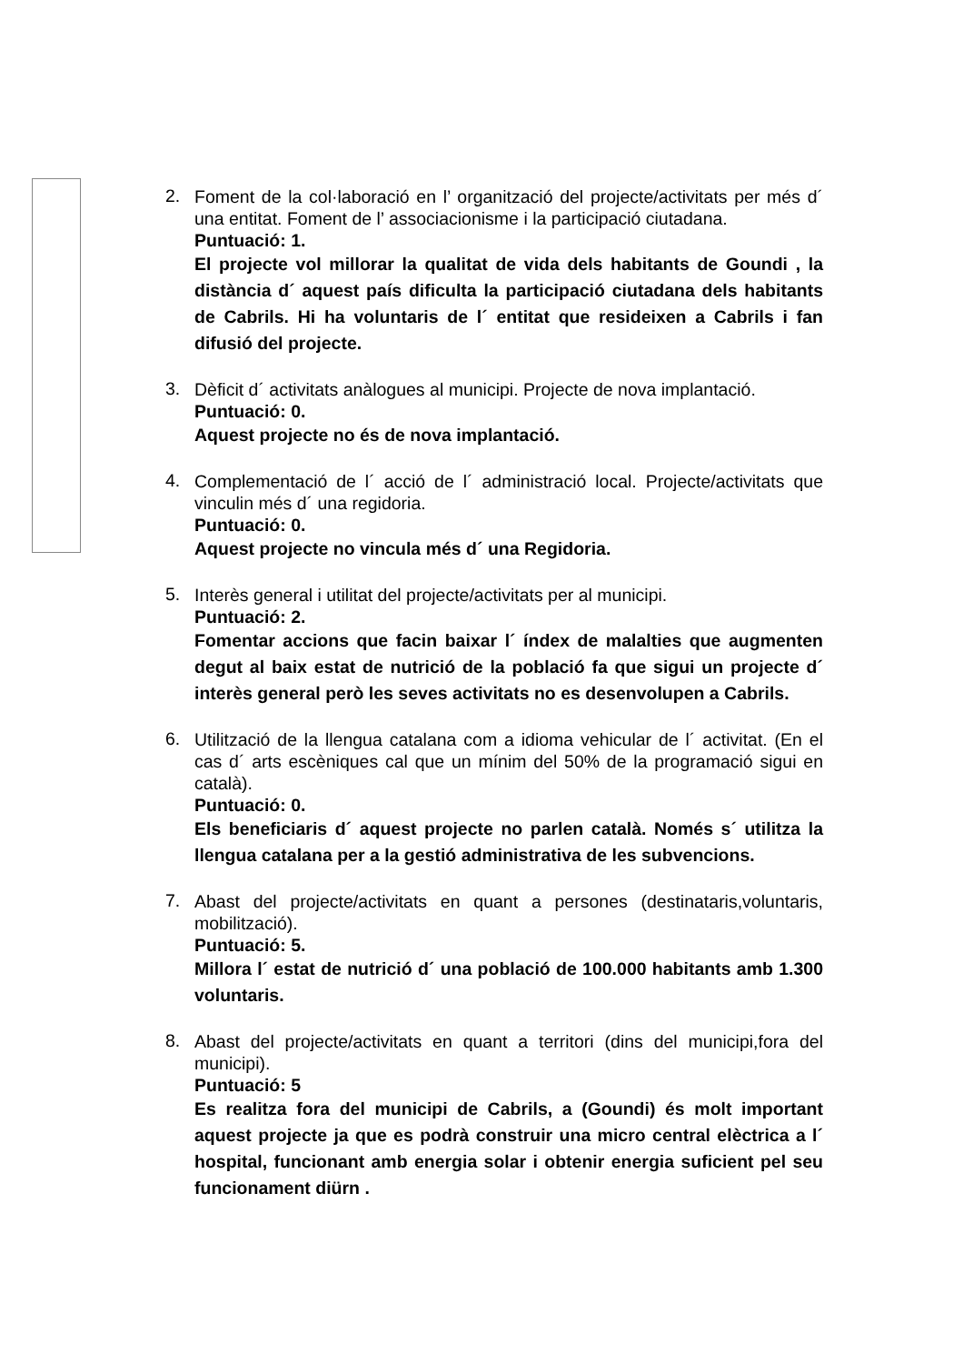2.
Foment de la col·laboració en l’ organització del projecte/activitats per més d´ una entitat. Foment de l’ associacionisme i la participació ciutadana.
Puntuació: 1.
El projecte vol millorar la qualitat de vida dels habitants de Goundi , la distància d´ aquest país dificulta la participació ciutadana dels habitants de Cabrils. Hi ha voluntaris de l´ entitat que resideixen a Cabrils i fan difusió del projecte.
3.
Dèficit d´ activitats anàlogues al municipi. Projecte de nova implantació.
Puntuació: 0.
Aquest projecte no és de nova implantació.
4.
Complementació de l´ acció de l´ administració local. Projecte/activitats que vinculin més d´ una regidoria.
Puntuació: 0.
Aquest projecte no vincula més d´ una Regidoria.
5.
Interès general i utilitat del projecte/activitats per al municipi.
Puntuació: 2.
Fomentar accions que facin baixar l´ índex de malalties que augmenten degut al baix estat de nutrició de la població fa que sigui un projecte d´ interès general però les seves activitats no es desenvolupen a Cabrils.
6.
Utilització de la llengua catalana com a idioma vehicular de l´ activitat. (En el cas d´ arts escèniques cal que un mínim del 50% de la programació sigui en català).
Puntuació: 0.
Els beneficiaris d´ aquest projecte no parlen català. Només s´ utilitza la llengua catalana per a la gestió administrativa de les subvencions.
7.
Abast del projecte/activitats en quant a persones (destinataris,voluntaris, mobilització).
Puntuació: 5.
Millora l´ estat de nutrició d´ una població de 100.000 habitants amb 1.300 voluntaris.
8.
Abast del projecte/activitats en quant a territori (dins del municipi,fora del municipi).
Puntuació: 5
Es realitza fora del municipi de Cabrils, a (Goundi) és molt important aquest projecte ja que es podrà construir una micro central elèctrica a l´ hospital, funcionant amb energia solar i obtenir energia suficient pel seu funcionament diürn .